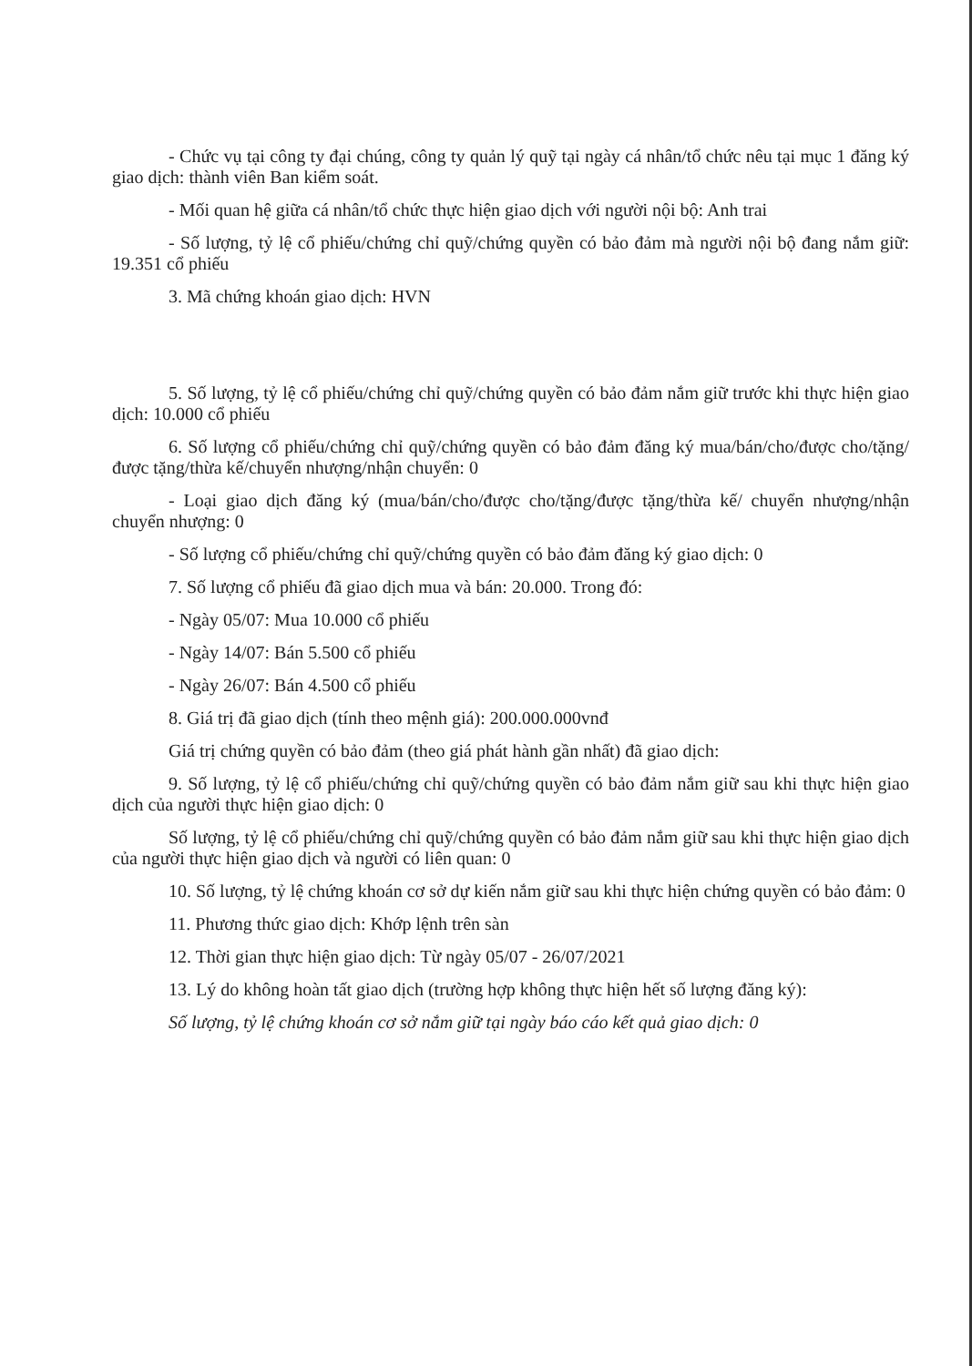- Chức vụ tại công ty đại chúng, công ty quản lý quỹ tại ngày cá nhân/tổ chức nêu tại mục 1 đăng ký giao dịch: thành viên Ban kiểm soát.
- Mối quan hệ giữa cá nhân/tổ chức thực hiện giao dịch với người nội bộ: Anh trai
- Số lượng, tỷ lệ cổ phiếu/chứng chỉ quỹ/chứng quyền có bảo đảm mà người nội bộ đang nắm giữ: 19.351 cổ phiếu
3. Mã chứng khoán giao dịch: HVN
5. Số lượng, tỷ lệ cổ phiếu/chứng chỉ quỹ/chứng quyền có bảo đảm nắm giữ trước khi thực hiện giao dịch: 10.000 cổ phiếu
6. Số lượng cổ phiếu/chứng chỉ quỹ/chứng quyền có bảo đảm đăng ký mua/bán/cho/được cho/tặng/được tặng/thừa kế/chuyển nhượng/nhận chuyển: 0
- Loại giao dịch đăng ký (mua/bán/cho/được cho/tặng/được tặng/thừa kế/ chuyển nhượng/nhận chuyển nhượng: 0
- Số lượng cổ phiếu/chứng chỉ quỹ/chứng quyền có bảo đảm đăng ký giao dịch: 0
7. Số lượng cổ phiếu đã giao dịch mua và bán: 20.000. Trong đó:
- Ngày 05/07: Mua 10.000 cổ phiếu
- Ngày 14/07: Bán 5.500 cổ phiếu
- Ngày 26/07: Bán 4.500 cổ phiếu
8. Giá trị đã giao dịch (tính theo mệnh giá): 200.000.000vnđ
Giá trị chứng quyền có bảo đảm (theo giá phát hành gần nhất) đã giao dịch:
9. Số lượng, tỷ lệ cổ phiếu/chứng chỉ quỹ/chứng quyền có bảo đảm nắm giữ sau khi thực hiện giao dịch của người thực hiện giao dịch: 0
Số lượng, tỷ lệ cổ phiếu/chứng chỉ quỹ/chứng quyền có bảo đảm nắm giữ sau khi thực hiện giao dịch của người thực hiện giao dịch và người có liên quan: 0
10. Số lượng, tỷ lệ chứng khoán cơ sở dự kiến nắm giữ sau khi thực hiện chứng quyền có bảo đảm: 0
11. Phương thức giao dịch: Khớp lệnh trên sàn
12. Thời gian thực hiện giao dịch: Từ ngày 05/07 - 26/07/2021
13. Lý do không hoàn tất giao dịch (trường hợp không thực hiện hết số lượng đăng ký):
Số lượng, tỷ lệ chứng khoán cơ sở nắm giữ tại ngày báo cáo kết quả giao dịch: 0